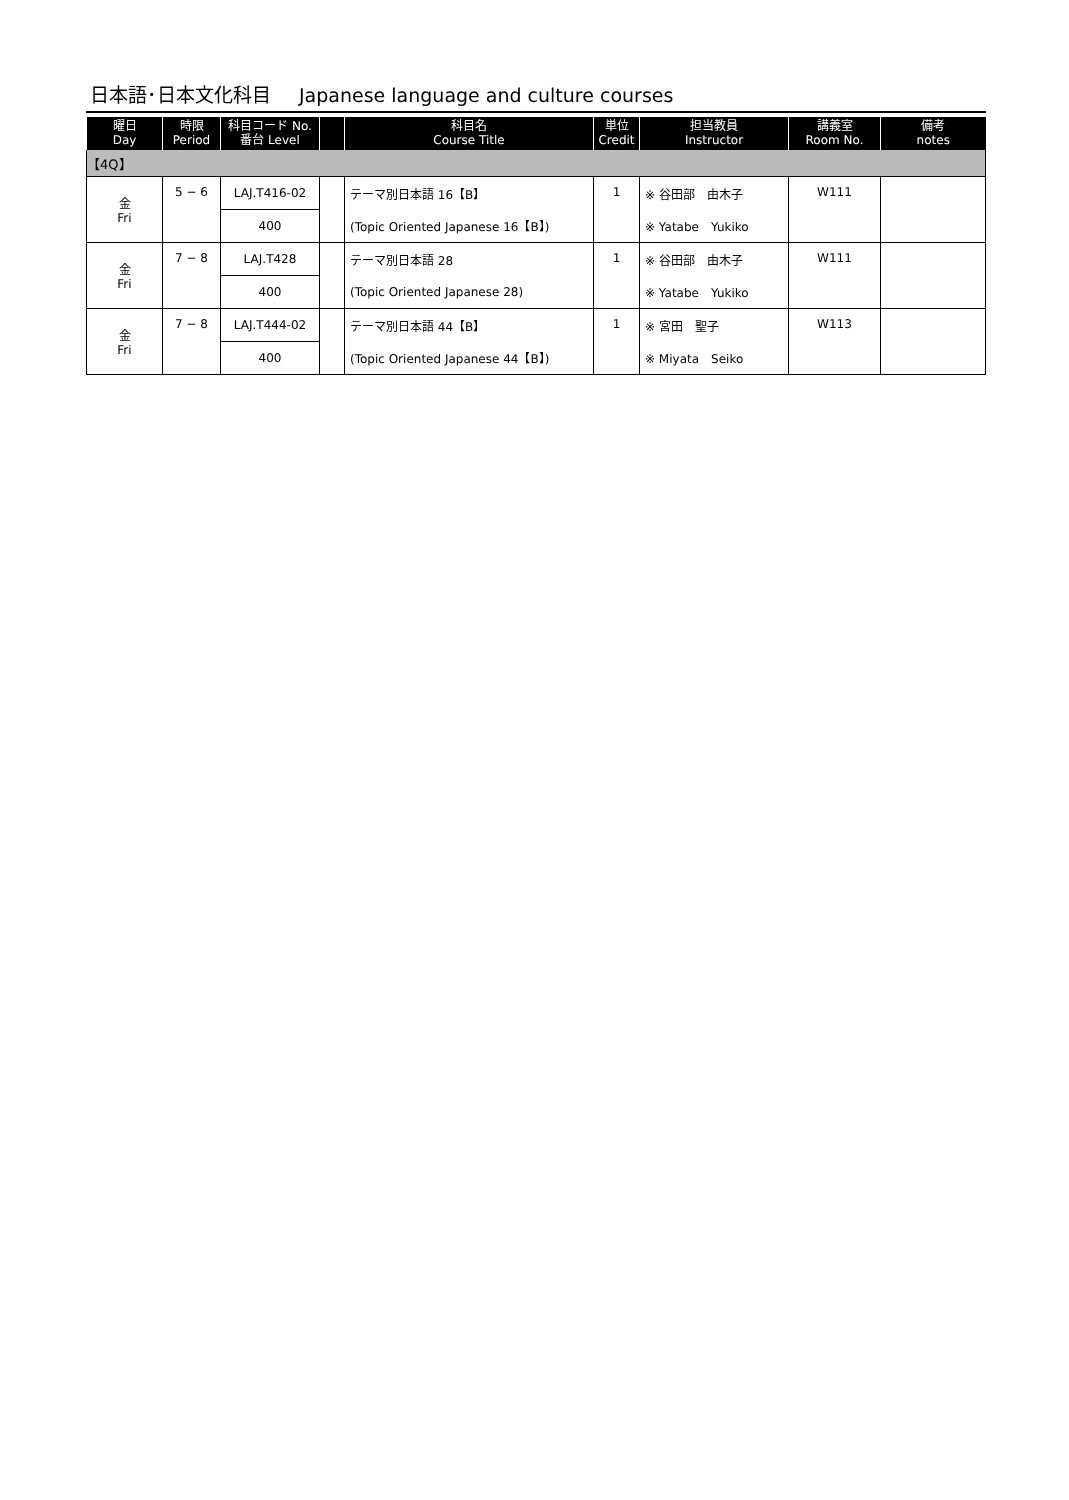日本語･日本文化科目 Japanese language and culture courses
| 曜日 Day | 時限 Period | 科目コード No. 番台 Level | | 科目名 Course Title | 単位 Credit | 担当教員 Instructor | 講義室 Room No. | 備考 notes |
| --- | --- | --- | --- | --- | --- | --- | --- | --- |
| 【4Q】 | | | | | | | | |
| 金 Fri | 5 − 6 | LAJ.T416-02 | | テーマ別日本語 16【B】 | 1 | ※ 谷田部 由木子 | W111 | |
| | | 400 | | (Topic Oriented Japanese 16【B】) | | ※ Yatabe Yukiko | | |
| 金 Fri | 7 − 8 | LAJ.T428 | | テーマ別日本語 28 | 1 | ※ 谷田部 由木子 | W111 | |
| | | 400 | | (Topic Oriented Japanese 28) | | ※ Yatabe Yukiko | | |
| 金 Fri | 7 − 8 | LAJ.T444-02 | | テーマ別日本語 44【B】 | 1 | ※ 宮田 聖子 | W113 | |
| | | 400 | | (Topic Oriented Japanese 44【B】) | | ※ Miyata Seiko | | |